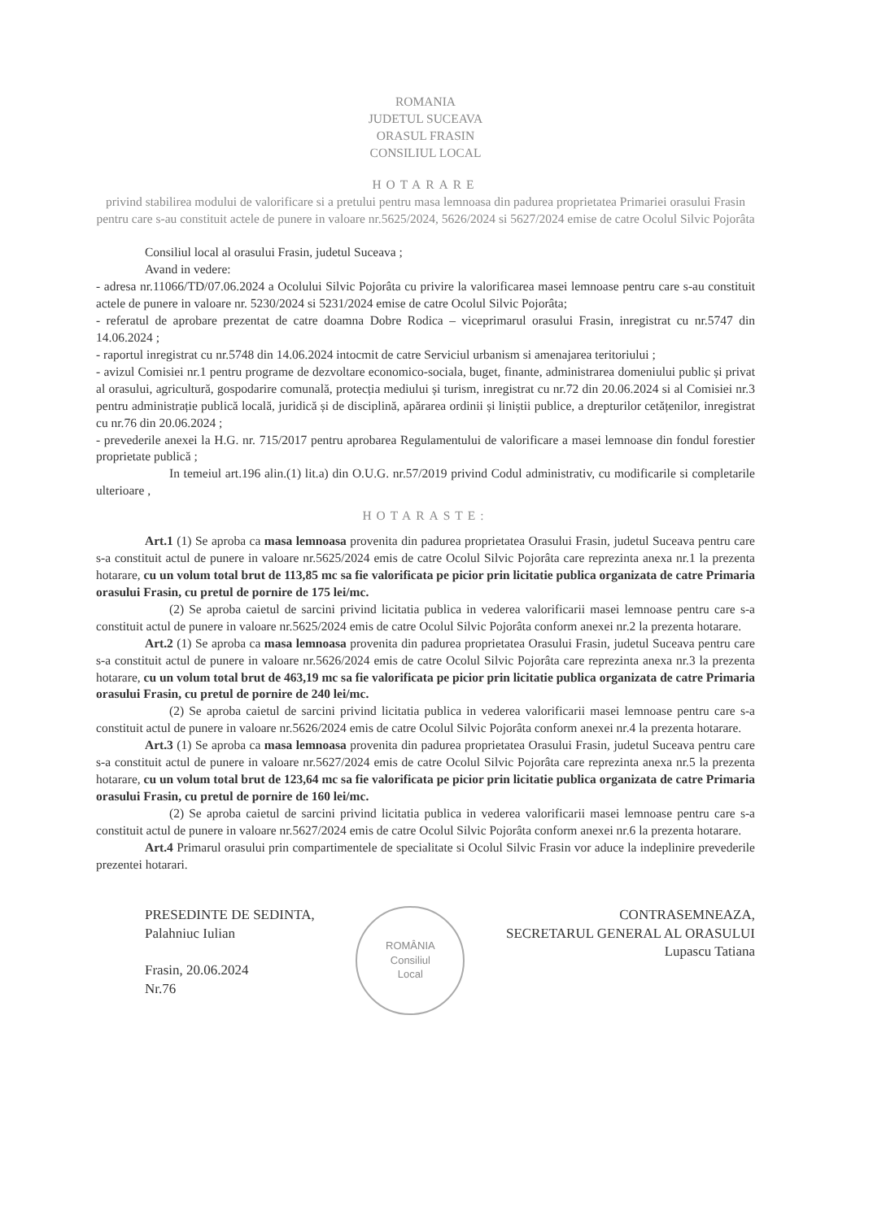ROMANIA
JUDETUL SUCEAVA
ORASUL FRASIN
CONSILIUL LOCAL
HOTARARE
privind stabilirea modului de valorificare si a pretului pentru masa lemnoasa din padurea proprietatea Primariei orasului Frasin pentru care s-au constituit actele de punere in valoare nr.5625/2024, 5626/2024 si 5627/2024 emise de catre Ocolul Silvic Pojorâta
Consiliul local al orasului Frasin, judetul Suceava ;
Avand in vedere:
- adresa nr.11066/TD/07.06.2024 a Ocolului Silvic Pojorâta cu privire la valorificarea masei lemnoase pentru care s-au constituit actele de punere in valoare nr. 5230/2024 si 5231/2024 emise de catre Ocolul Silvic Pojorâta;
- referatul de aprobare prezentat de catre doamna Dobre Rodica – viceprimarul orasului Frasin, inregistrat cu nr.5747 din 14.06.2024 ;
- raportul inregistrat cu nr.5748 din 14.06.2024 intocmit de catre Serviciul urbanism si amenajarea teritoriului ;
- avizul Comisiei nr.1 pentru programe de dezvoltare economico-sociala, buget, finante, administrarea domeniului public și privat al orasului, agricultură, gospodarire comunală, protecția mediului și turism, inregistrat cu nr.72 din 20.06.2024 si al Comisiei nr.3 pentru administrație publică locală, juridică și de disciplină, apărarea ordinii și liniștii publice, a drepturilor cetățenilor, inregistrat cu nr.76 din 20.06.2024 ;
- prevederile anexei la H.G. nr. 715/2017 pentru aprobarea Regulamentului de valorificare a masei lemnoase din fondul forestier proprietate publică ;
In temeiul art.196 alin.(1) lit.a) din O.U.G. nr.57/2019 privind Codul administrativ, cu modificarile si completarile ulterioare ,
HOTARASTE:
Art.1 (1) Se aproba ca masa lemnoasa provenita din padurea proprietatea Orasului Frasin, judetul Suceava pentru care s-a constituit actul de punere in valoare nr.5625/2024 emis de catre Ocolul Silvic Pojorâta care reprezinta anexa nr.1 la prezenta hotarare, cu un volum total brut de 113,85 mc sa fie valorificata pe picior prin licitatie publica organizata de catre Primaria orasului Frasin, cu pretul de pornire de 175 lei/mc.
(2) Se aproba caietul de sarcini privind licitatia publica in vederea valorificarii masei lemnoase pentru care s-a constituit actul de punere in valoare nr.5625/2024 emis de catre Ocolul Silvic Pojorâta conform anexei nr.2 la prezenta hotarare.
Art.2 (1) Se aproba ca masa lemnoasa provenita din padurea proprietatea Orasului Frasin, judetul Suceava pentru care s-a constituit actul de punere in valoare nr.5626/2024 emis de catre Ocolul Silvic Pojorâta care reprezinta anexa nr.3 la prezenta hotarare, cu un volum total brut de 463,19 mc sa fie valorificata pe picior prin licitatie publica organizata de catre Primaria orasului Frasin, cu pretul de pornire de 240 lei/mc.
(2) Se aproba caietul de sarcini privind licitatia publica in vederea valorificarii masei lemnoase pentru care s-a constituit actul de punere in valoare nr.5626/2024 emis de catre Ocolul Silvic Pojorâta conform anexei nr.4 la prezenta hotarare.
Art.3 (1) Se aproba ca masa lemnoasa provenita din padurea proprietatea Orasului Frasin, judetul Suceava pentru care s-a constituit actul de punere in valoare nr.5627/2024 emis de catre Ocolul Silvic Pojorâta care reprezinta anexa nr.5 la prezenta hotarare, cu un volum total brut de 123,64 mc sa fie valorificata pe picior prin licitatie publica organizata de catre Primaria orasului Frasin, cu pretul de pornire de 160 lei/mc.
(2) Se aproba caietul de sarcini privind licitatia publica in vederea valorificarii masei lemnoase pentru care s-a constituit actul de punere in valoare nr.5627/2024 emis de catre Ocolul Silvic Pojorâta conform anexei nr.6 la prezenta hotarare.
Art.4 Primarul orasului prin compartimentele de specialitate si Ocolul Silvic Frasin vor aduce la indeplinire prevederile prezentei hotarari.
PRESEDINTE DE SEDINTA,
Palahniuc Iulian
Frasin, 20.06.2024
Nr.76
ROMÂNIA
Consiliul
Local
CONTRASEMNEAZA,
SECRETARUL GENERAL AL ORASULUI
Lupascu Tatiana